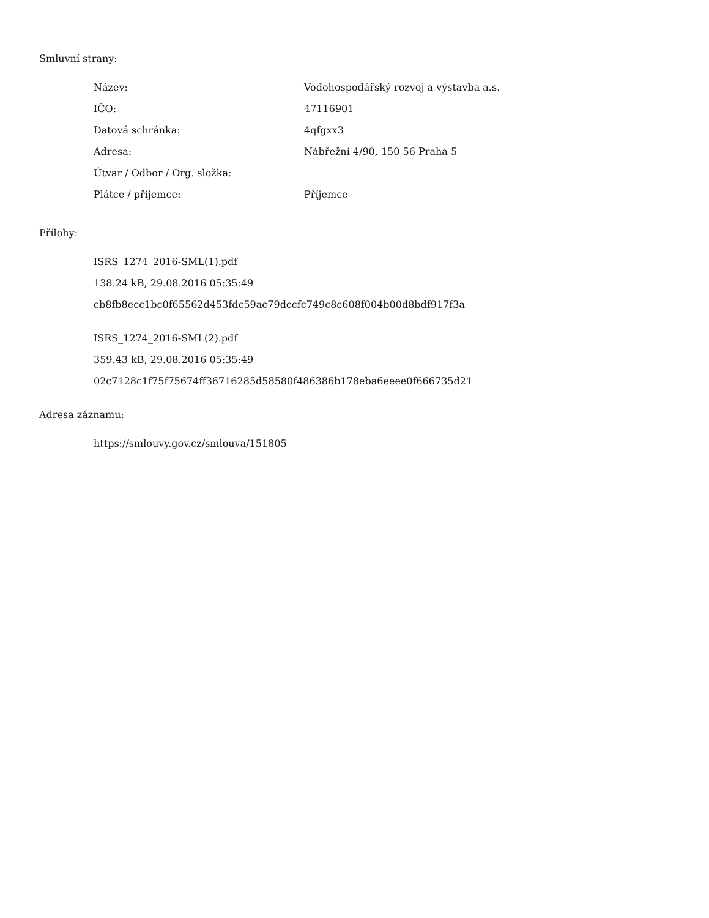Smluvní strany:
| Název: | Vodohospodářský rozvoj a výstavba a.s. |
| IČO: | 47116901 |
| Datová schránka: | 4qfgxx3 |
| Adresa: | Nábřežní 4/90, 150 56 Praha 5 |
| Útvar / Odbor / Org. složka: | |
| Plátce / příjemce: | Příjemce |
Přílohy:
ISRS_1274_2016-SML(1).pdf
138.24 kB, 29.08.2016 05:35:49
cb8fb8ecc1bc0f65562d453fdc59ac79dccfc749c8c608f004b00d8bdf917f3a
ISRS_1274_2016-SML(2).pdf
359.43 kB, 29.08.2016 05:35:49
02c7128c1f75f75674ff36716285d58580f486386b178eba6eeee0f666735d21
Adresa záznamu:
https://smlouvy.gov.cz/smlouva/151805